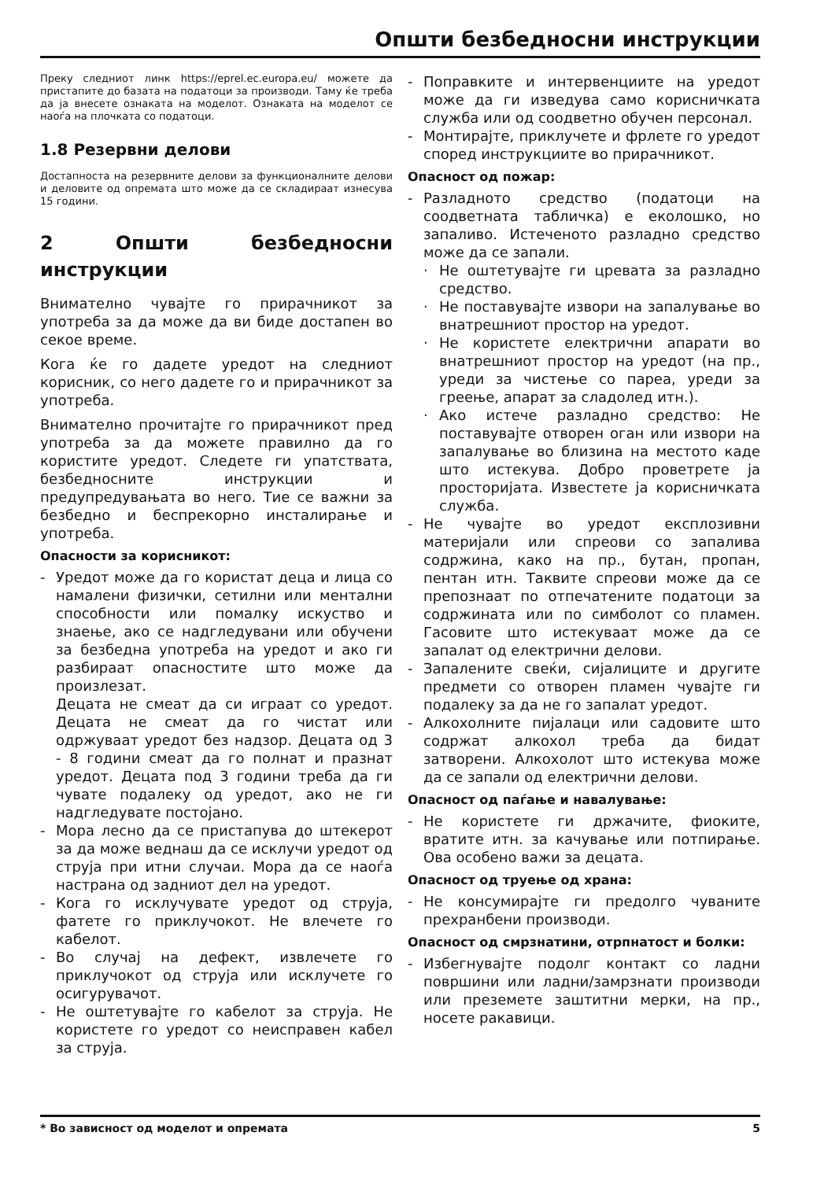Општи безбедносни инструкции
Преку следниот линк https://eprel.ec.europa.eu/ можете да пристапите до базата на податоци за производи. Таму ќе треба да ја внесете ознаката на моделот. Ознаката на моделот се наоѓа на плочката со податоци.
1.8 Резервни делови
Достапноста на резервните делови за функционалните делови и деловите од опремата што може да се складираат изнесува 15 години.
2 Општи безбедносни инструкции
Внимателно чувајте го прирачникот за употреба за да може да ви биде достапен во секое време.
Кога ќе го дадете уредот на следниот корисник, со него дадете го и прирачникот за употреба.
Внимателно прочитајте го прирачникот пред употреба за да можете правилно да го користите уредот. Следете ги упатствата, безбедносните инструкции и предупредувањата во него. Тие се важни за безбедно и беспрекорно инсталирање и употреба.
Опасности за корисникот:
- Уредот може да го користат деца и лица со намалени физички, сетилни или ментални способности или помалку искуство и знаење, ако се надгледувани или обучени за безбедна употреба на уредот и ако ги разбираат опасностите што може да произлезат.
Децата не смеат да си играат со уредот. Децата не смеат да го чистат или одржуваат уредот без надзор. Децата од 3 - 8 години смеат да го полнат и празнат уредот. Децата под 3 години треба да ги чувате подалеку од уредот, ако не ги надгледувате постојано.
- Мора лесно да се пристапува до штекерот за да може веднаш да се исклучи уредот од струја при итни случаи. Мора да се наоѓа настрана од задниот дел на уредот.
- Кога го исклучувате уредот од струја, фатете го приклучокот. Не влечете го кабелот.
- Во случај на дефект, извлечете го приклучокот од струја или исклучете го осигурувачот.
- Не оштетувајте го кабелот за струја. Не користете го уредот со неисправен кабел за струја.
- Поправките и интервенциите на уредот може да ги изведува само корисничката служба или од соодветно обучен персонал.
- Монтирајте, приклучете и фрлете го уредот според инструкциите во прирачникот.
Опасност од пожар:
- Разладното средство (податоци на соодветната табличка) е еколошко, но запаливо. Истеченото разладно средство може да се запали.
· Не оштетувајте ги цревата за разладно средство.
· Не поставувајте извори на запалување во внатрешниот простор на уредот.
· Не користете електрични апарати во внатрешниот простор на уредот (на пр., уреди за чистење со пареа, уреди за греење, апарат за сладолед итн.).
· Ако истече разладно средство: Не поставувајте отворен оган или извори на запалување во близина на местото каде што истекува. Добро проветрете ја просторијата. Известете ја корисничката служба.
- Не чувајте во уредот експлозивни материјали или спреови со запалива содржина, како на пр., бутан, пропан, пентан итн. Таквите спреови може да се препознаат по отпечатените податоци за содржината или по симболот со пламен. Гасовите што истекуваат може да се запалат од електрични делови.
- Запалените свеќи, сијалиците и другите предмети со отворен пламен чувајте ги подалеку за да не го запалат уредот.
- Алкохолните пијалаци или садовите што содржат алкохол треба да бидат затворени. Алкохолот што истекува може да се запали од електрични делови.
Опасност од паѓање и навалување:
- Не користете ги држачите, фиоките, вратите итн. за качување или потпирање. Ова особено важи за децата.
Опасност од труење од храна:
- Не консумирајте ги предолго чуваните прехранбени производи.
Опасност од смрзнатини, отрпнатост и болки:
- Избегнувајте подолг контакт со ладни површини или ладни/замрзнати производи или преземете заштитни мерки, на пр., носете ракавици.
* Во зависност од моделот и опремата 5